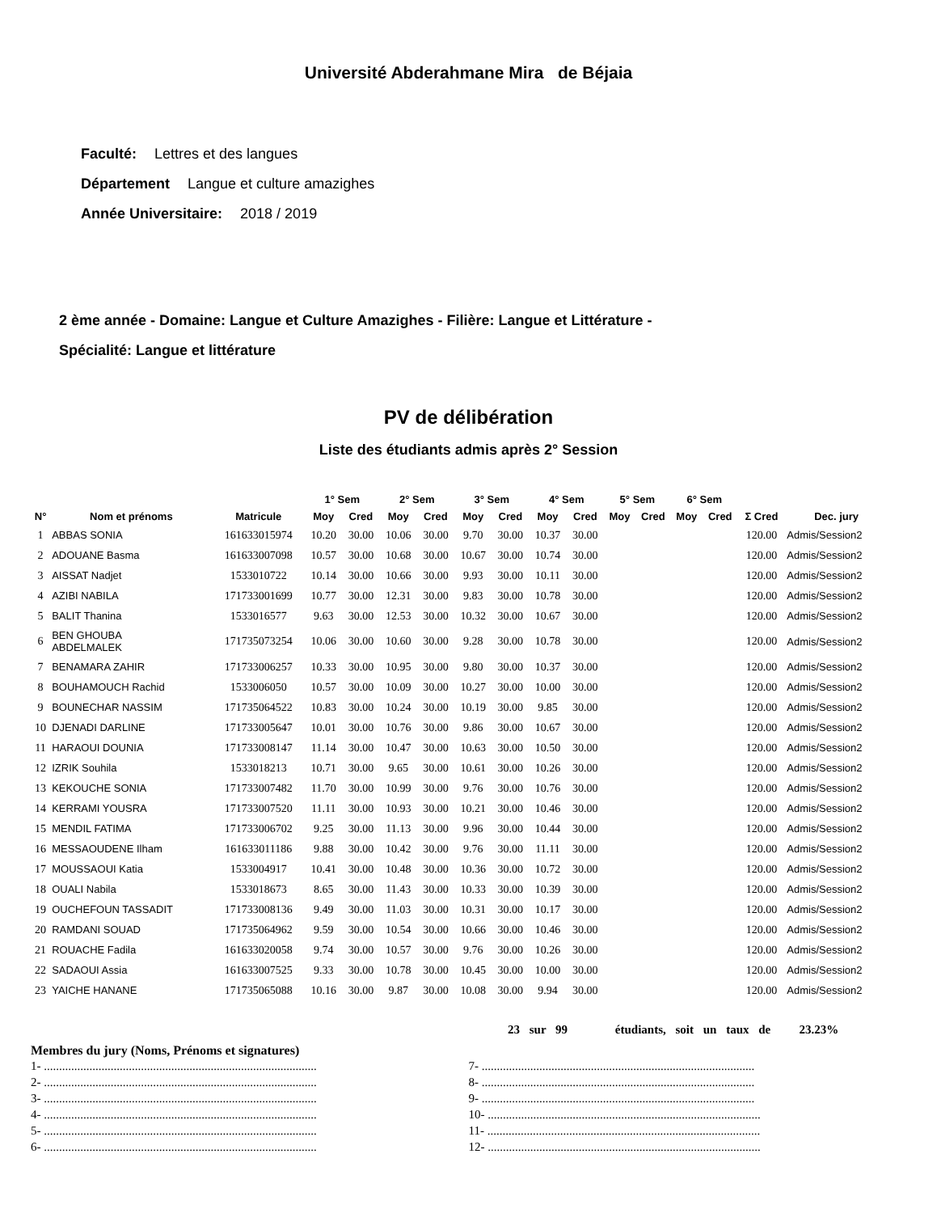Université Abderahmane Mira de Béjaia
Faculté: Lettres et des langues
Département Langue et culture amazighes
Année Universitaire: 2018 / 2019
2 ème année - Domaine: Langue et Culture Amazighes - Filière: Langue et Littérature -
Spécialité: Langue et littérature
PV de délibération
Liste des étudiants admis après 2° Session
| | | | 1° Sem | | 2° Sem | | 3° Sem | | 4° Sem | | 5° Sem | | 6° Sem | | | |
| --- | --- | --- | --- | --- | --- | --- | --- | --- | --- | --- | --- | --- | --- | --- | --- | --- |
| N° | Nom et prénoms | Matricule | Moy | Cred | Moy | Cred | Moy | Cred | Moy | Cred | Moy | Cred | Moy | Cred | Σ Cred | Dec. jury |
| 1 | ABBAS SONIA | 161633015974 | 10.20 | 30.00 | 10.06 | 30.00 | 9.70 | 30.00 | 10.37 | 30.00 | | | | | 120.00 | Admis/Session2 |
| 2 | ADOUANE Basma | 161633007098 | 10.57 | 30.00 | 10.68 | 30.00 | 10.67 | 30.00 | 10.74 | 30.00 | | | | | 120.00 | Admis/Session2 |
| 3 | AISSAT Nadjet | 1533010722 | 10.14 | 30.00 | 10.66 | 30.00 | 9.93 | 30.00 | 10.11 | 30.00 | | | | | 120.00 | Admis/Session2 |
| 4 | AZIBI NABILA | 171733001699 | 10.77 | 30.00 | 12.31 | 30.00 | 9.83 | 30.00 | 10.78 | 30.00 | | | | | 120.00 | Admis/Session2 |
| 5 | BALIT Thanina | 1533016577 | 9.63 | 30.00 | 12.53 | 30.00 | 10.32 | 30.00 | 10.67 | 30.00 | | | | | 120.00 | Admis/Session2 |
| 6 | BEN GHOUBA ABDELMALEK | 171735073254 | 10.06 | 30.00 | 10.60 | 30.00 | 9.28 | 30.00 | 10.78 | 30.00 | | | | | 120.00 | Admis/Session2 |
| 7 | BENAMARA ZAHIR | 171733006257 | 10.33 | 30.00 | 10.95 | 30.00 | 9.80 | 30.00 | 10.37 | 30.00 | | | | | 120.00 | Admis/Session2 |
| 8 | BOUHAMOUCH Rachid | 1533006050 | 10.57 | 30.00 | 10.09 | 30.00 | 10.27 | 30.00 | 10.00 | 30.00 | | | | | 120.00 | Admis/Session2 |
| 9 | BOUNECHAR NASSIM | 171735064522 | 10.83 | 30.00 | 10.24 | 30.00 | 10.19 | 30.00 | 9.85 | 30.00 | | | | | 120.00 | Admis/Session2 |
| 10 | DJENADI DARLINE | 171733005647 | 10.01 | 30.00 | 10.76 | 30.00 | 9.86 | 30.00 | 10.67 | 30.00 | | | | | 120.00 | Admis/Session2 |
| 11 | HARAOUI DOUNIA | 171733008147 | 11.14 | 30.00 | 10.47 | 30.00 | 10.63 | 30.00 | 10.50 | 30.00 | | | | | 120.00 | Admis/Session2 |
| 12 | IZRIK Souhila | 1533018213 | 10.71 | 30.00 | 9.65 | 30.00 | 10.61 | 30.00 | 10.26 | 30.00 | | | | | 120.00 | Admis/Session2 |
| 13 | KEKOUCHE SONIA | 171733007482 | 11.70 | 30.00 | 10.99 | 30.00 | 9.76 | 30.00 | 10.76 | 30.00 | | | | | 120.00 | Admis/Session2 |
| 14 | KERRAMI YOUSRA | 171733007520 | 11.11 | 30.00 | 10.93 | 30.00 | 10.21 | 30.00 | 10.46 | 30.00 | | | | | 120.00 | Admis/Session2 |
| 15 | MENDIL FATIMA | 171733006702 | 9.25 | 30.00 | 11.13 | 30.00 | 9.96 | 30.00 | 10.44 | 30.00 | | | | | 120.00 | Admis/Session2 |
| 16 | MESSAOUDENE Ilham | 161633011186 | 9.88 | 30.00 | 10.42 | 30.00 | 9.76 | 30.00 | 11.11 | 30.00 | | | | | 120.00 | Admis/Session2 |
| 17 | MOUSSAOUI Katia | 1533004917 | 10.41 | 30.00 | 10.48 | 30.00 | 10.36 | 30.00 | 10.72 | 30.00 | | | | | 120.00 | Admis/Session2 |
| 18 | OUALI Nabila | 1533018673 | 8.65 | 30.00 | 11.43 | 30.00 | 10.33 | 30.00 | 10.39 | 30.00 | | | | | 120.00 | Admis/Session2 |
| 19 | OUCHEFOUN TASSADIT | 171733008136 | 9.49 | 30.00 | 11.03 | 30.00 | 10.31 | 30.00 | 10.17 | 30.00 | | | | | 120.00 | Admis/Session2 |
| 20 | RAMDANI SOUAD | 171735064962 | 9.59 | 30.00 | 10.54 | 30.00 | 10.66 | 30.00 | 10.46 | 30.00 | | | | | 120.00 | Admis/Session2 |
| 21 | ROUACHE Fadila | 161633020058 | 9.74 | 30.00 | 10.57 | 30.00 | 9.76 | 30.00 | 10.26 | 30.00 | | | | | 120.00 | Admis/Session2 |
| 22 | SADAOUI Assia | 161633007525 | 9.33 | 30.00 | 10.78 | 30.00 | 10.45 | 30.00 | 10.00 | 30.00 | | | | | 120.00 | Admis/Session2 |
| 23 | YAICHE HANANE | 171735065088 | 10.16 | 30.00 | 9.87 | 30.00 | 10.08 | 30.00 | 9.94 | 30.00 | | | | | 120.00 | Admis/Session2 |
23 sur 99 étudiants, soit un taux de 23.23%
Membres du jury (Noms, Prénoms et signatures)
1- ..........................................................................................
2- ..........................................................................................
3- ..........................................................................................
4- ..........................................................................................
5- ..........................................................................................
6- ..........................................................................................
7- ..........................................................................................
8- ..........................................................................................
9- ..........................................................................................
10- ..........................................................................................
11- ..........................................................................................
12- ..........................................................................................